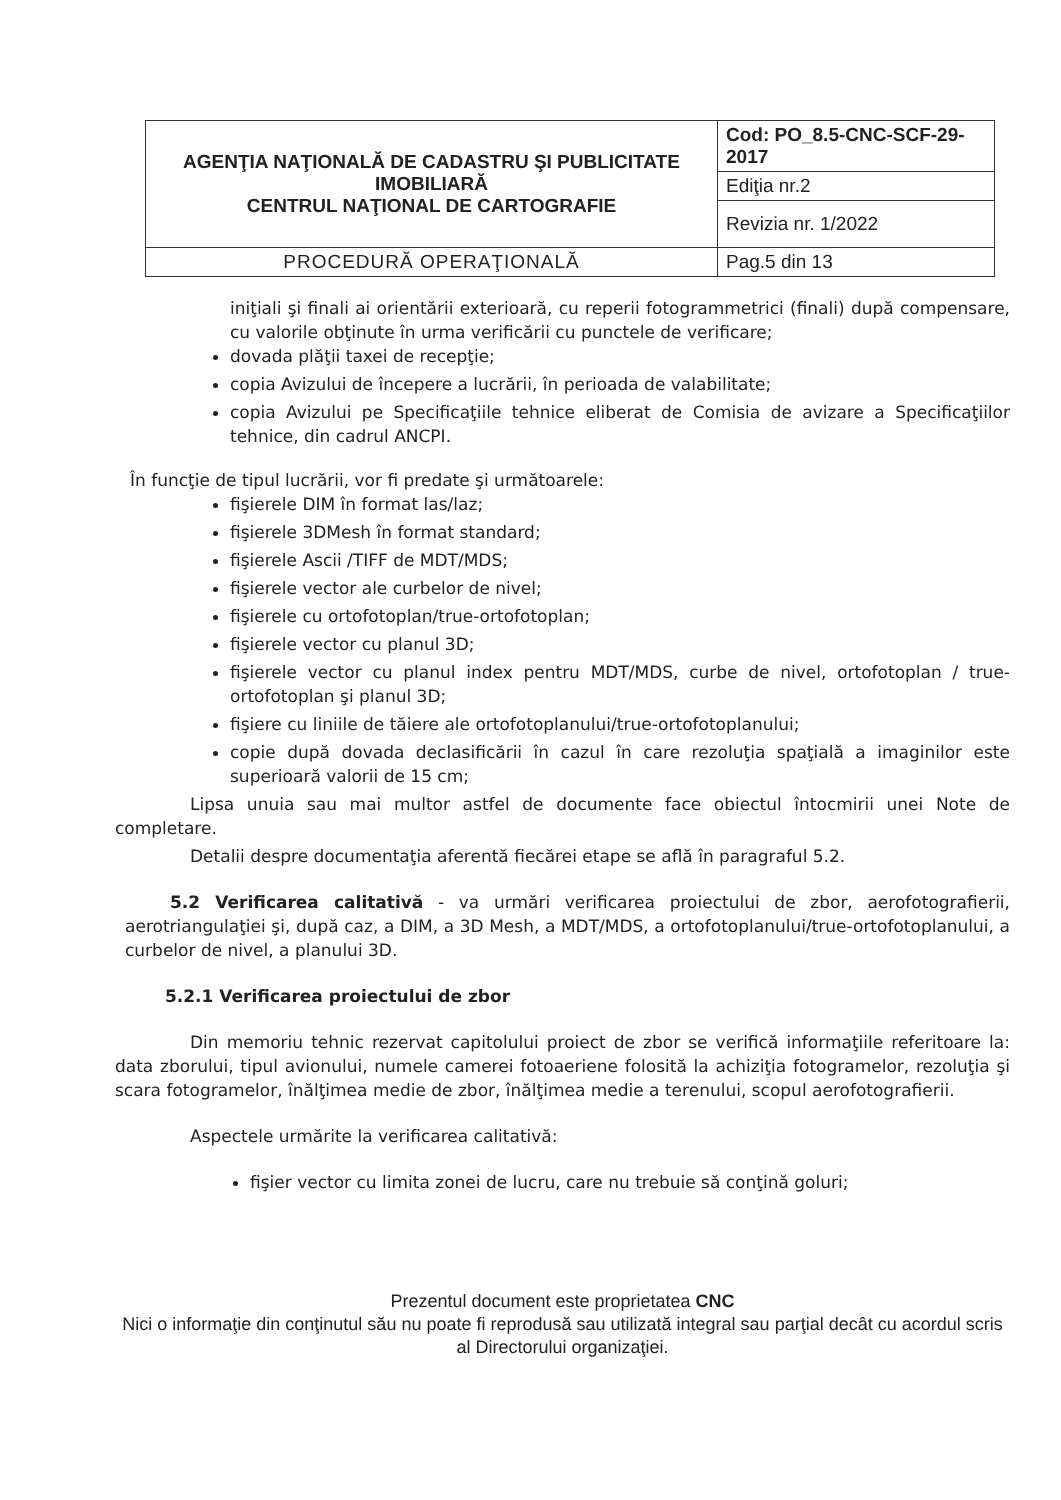| AGENŢIA NAŢIONALĂ DE CADASTRU ŞI PUBLICITATE IMOBILIARĂ CENTRUL NAŢIONAL DE CARTOGRAFIE | Cod: PO_8.5-CNC-SCF-29-2017 |
| | Ediţia nr.2 |
| | Revizia nr. 1/2022 |
| PROCEDURĂ OPERAŢIONALĂ | Pag.5 din 13 |
iniţiali şi finali ai orientării exterioară, cu reperii fotogrammetrici (finali) după compensare, cu valorile obţinute în urma verificării cu punctele de verificare;
dovada plăţii taxei de recepţie;
copia Avizului de începere a lucrării, în perioada de valabilitate;
copia Avizului pe Specificaţiile tehnice eliberat de Comisia de avizare a Specificaţiilor tehnice, din cadrul ANCPI.
În funcţie de tipul lucrării, vor fi predate şi următoarele:
fişierele DIM în format las/laz;
fişierele 3DMesh în format standard;
fişierele Ascii /TIFF de MDT/MDS;
fişierele vector ale curbelor de nivel;
fişierele cu ortofotoplan/true-ortofotoplan;
fişierele vector cu planul 3D;
fişierele vector cu planul index pentru MDT/MDS, curbe de nivel, ortofotoplan / true-ortofotoplan şi planul 3D;
fişiere cu liniile de tăiere ale ortofotoplanului/true-ortofotoplanului;
copie după dovada declasificării în cazul în care rezoluţia spaţială a imaginilor este superioară valorii de 15 cm;
Lipsa unuia sau mai multor astfel de documente face obiectul întocmirii unei Note de completare.
Detalii despre documentaţia aferentă fiecărei etape se află în paragraful 5.2.
5.2 Verificarea calitativă - va urmări verificarea proiectului de zbor, aerofotografierii, aerotriangulaţiei şi, după caz, a DIM, a 3D Mesh, a MDT/MDS, a ortofotoplanului/true-ortofotoplanului, a curbelor de nivel, a planului 3D.
5.2.1 Verificarea proiectului de zbor
Din memoriu tehnic rezervat capitolului proiect de zbor se verifică informaţiile referitoare la: data zborului, tipul avionului, numele camerei fotoaeriene folosită la achiziţia fotogramelor, rezoluţia şi scara fotogramelor, înălţimea medie de zbor, înălţimea medie a terenului, scopul aerofotografierii.
Aspectele urmărite la verificarea calitativă:
fişier vector cu limita zonei de lucru, care nu trebuie să conţină goluri;
Prezentul document este proprietatea CNC
Nici o informaţie din conţinutul său nu poate fi reprodusă sau utilizată integral sau parţial decât cu acordul scris al Directorului organizaţiei.